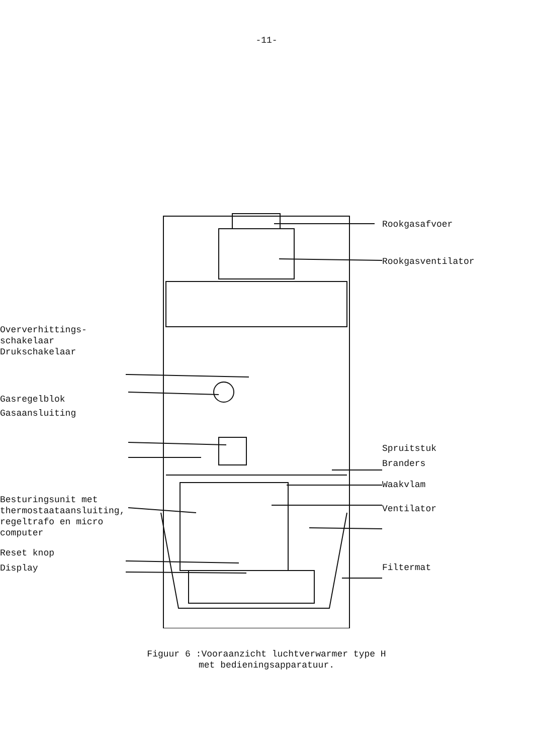-11-
Oververhittings-
schakelaar
Drukschakelaar
Gasregelblok
Gasaansluiting
Besturingsunit met
thermostaataansluiting,
regeltrafo en micro
computer
Reset knop
Display
Rookgasafvoer
Rookgasventilator
Spruitstuk
Branders
Waakvlam
Ventilator
Filtermat
Figuur 6 :Vooraanzicht luchtverwarmer type H
met bedieningsapparatuur.